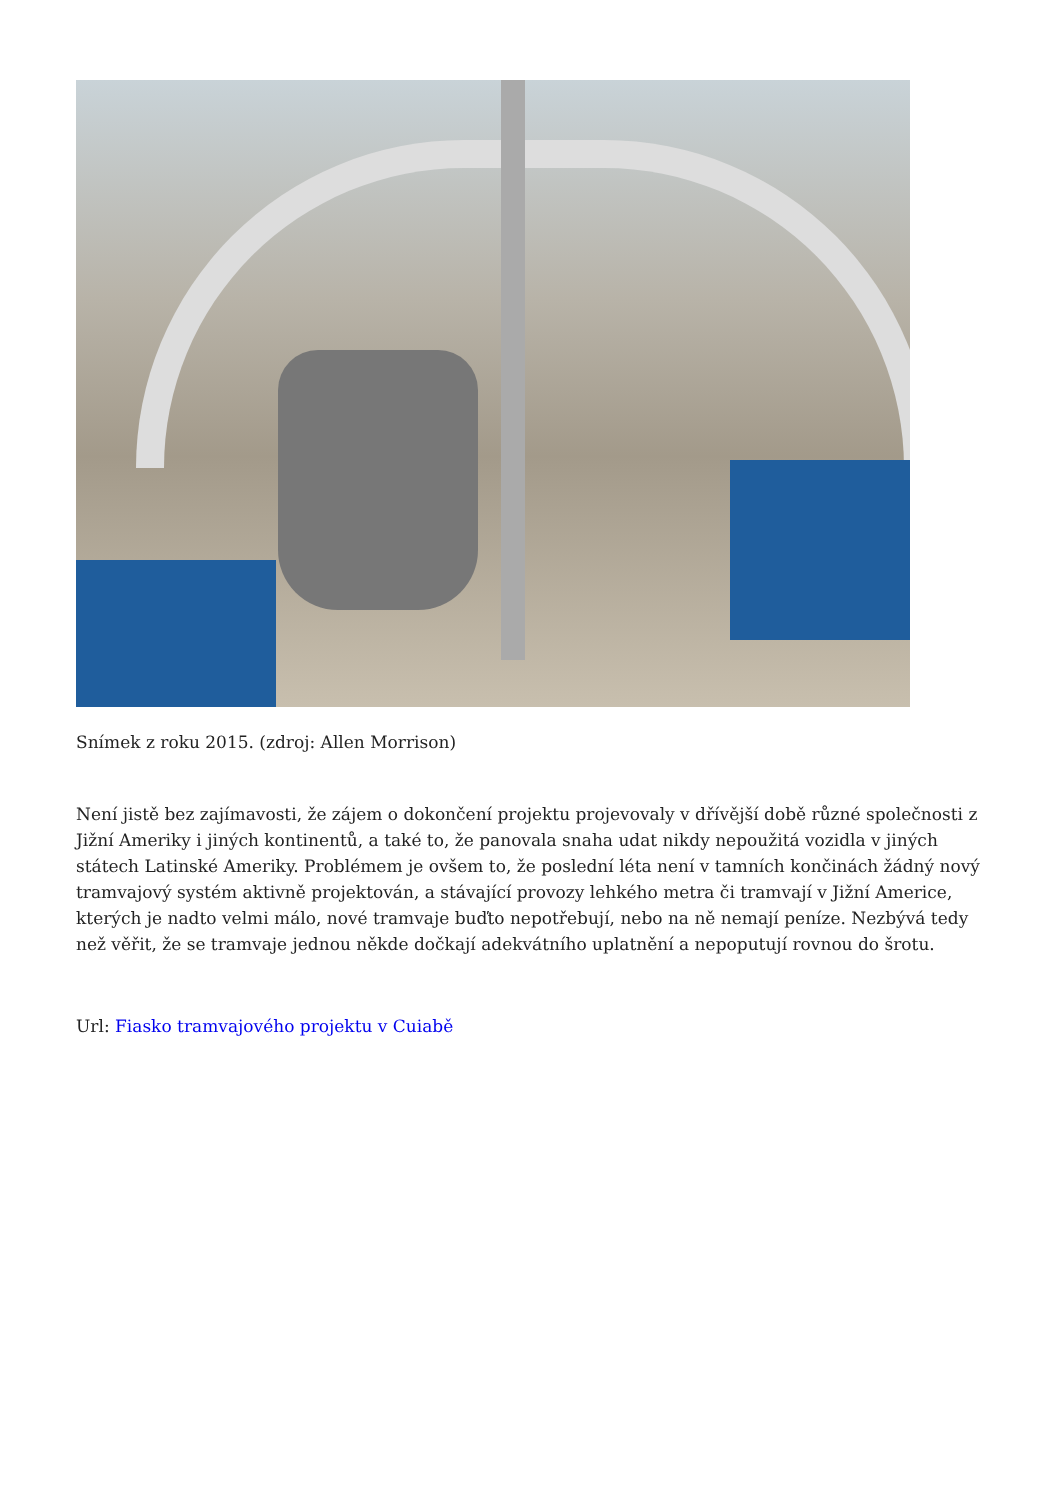Snímek z roku 2015. (zdroj: Allen Morrison)
Není jistě bez zajímavosti, že zájem o dokončení projektu projevovaly v dřívější době různé společnosti z Jižní Ameriky i jiných kontinentů, a také to, že panovala snaha udat nikdy nepoužitá vozidla v jiných státech Latinské Ameriky. Problémem je ovšem to, že poslední léta není v tamních končinách žádný nový tramvajový systém aktivně projektován, a stávající provozy lehkého metra či tramvají v Jižní Americe, kterých je nadto velmi málo, nové tramvaje buďto nepotřebují, nebo na ně nemají peníze. Nezbývá tedy než věřit, že se tramvaje jednou někde dočkají adekvátního uplatnění a nepoputují rovnou do šrotu.
Url: Fiasko tramvajového projektu v Cuiabě